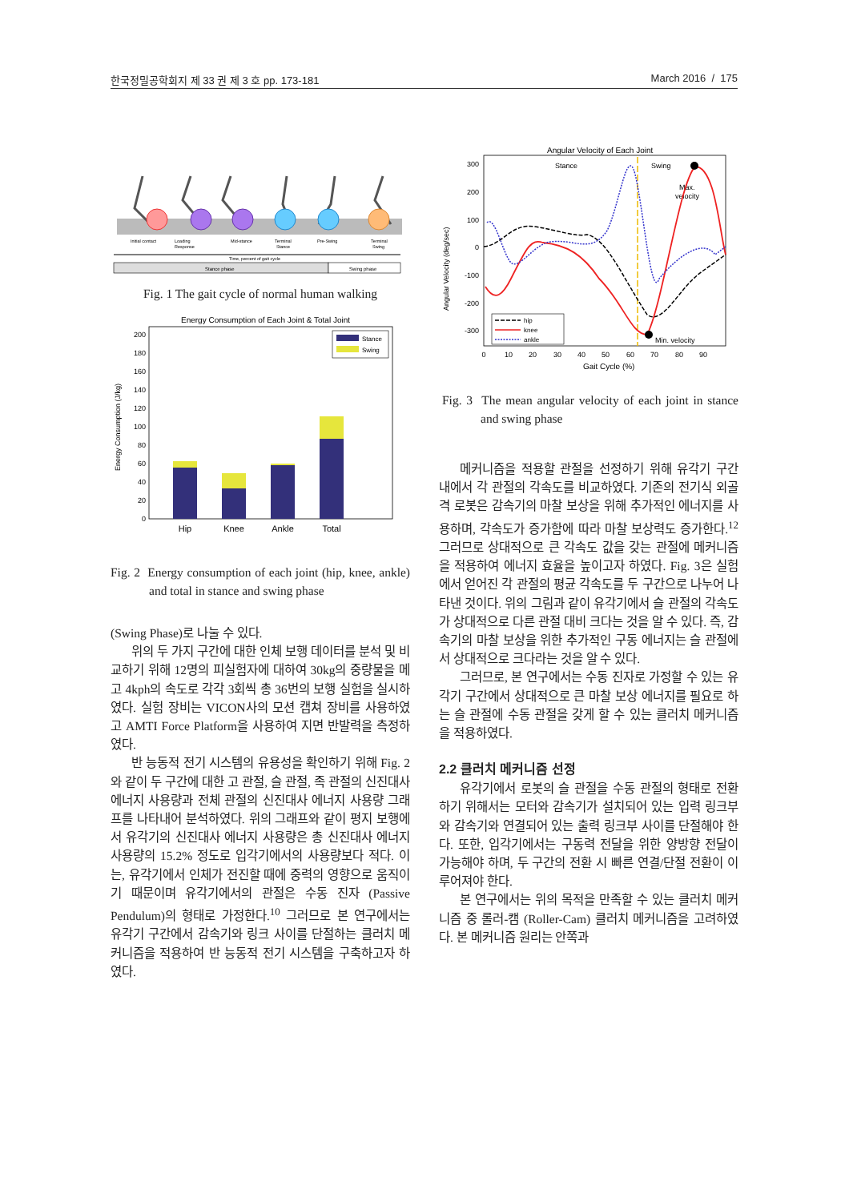한국정밀공학회지 제 33 권 제 3 호 pp. 173-181 March 2016 / 175
Initial contact
Loading
Response
Mid-stance
Terminal
Stance
Pre-Swing
Terminal
Swing
Time, percent of gait cycle
Stance phase
Swing phase
Fig. 1 The gait cycle of normal human walking
Energy Consumption of Each Joint & Total Joint
0
20
40
60
80
100
120
140
160
180
200
Energy Consumption (J/kg)
Hip
Knee
Ankle
Total
Stance
Swing
Fig. 2 Energy consumption of each joint (hip, knee, ankle) and total in stance and swing phase
(Swing Phase)로 나눌 수 있다.
위의 두 가지 구간에 대한 인체 보행 데이터를 분석 및 비교하기 위해 12명의 피실험자에 대하여 30kg의 중량물을 메고 4kph의 속도로 각각 3회씩 총 36번의 보행 실험을 실시하였다. 실험 장비는 VICON사의 모션 캡쳐 장비를 사용하였고 AMTI Force Platform을 사용하여 지면 반발력을 측정하였다.
반 능동적 전기 시스템의 유용성을 확인하기 위해 Fig. 2와 같이 두 구간에 대한 고 관절, 슬 관절, 족 관절의 신진대사 에너지 사용량과 전체 관절의 신진대사 에너지 사용량 그래프를 나타내어 분석하였다. 위의 그래프와 같이 평지 보행에서 유각기의 신진대사 에너지 사용량은 총 신진대사 에너지 사용량의 15.2% 정도로 입각기에서의 사용량보다 적다. 이는, 유각기에서 인체가 전진할 때에 중력의 영향으로 움직이기 때문이며 유각기에서의 관절은 수동 진자 (Passive Pendulum)의 형태로 가정한다.<sup>10</sup> 그러므로 본 연구에서는 유각기 구간에서 감속기와 링크 사이를 단절하는 클러치 메커니즘을 적용하여 반 능동적 전기 시스템을 구축하고자 하였다.
Angular Velocity of Each Joint
300
200
100
0
-100
-200
-300
Angular Velocity (deg/sec)
0
10
20
30
40
50
60
70
80
90
Gait Cycle (%)
Stance
Swing
Max.
velocity
Min. velocity
hip
knee
ankle
Fig. 3 The mean angular velocity of each joint in stance and swing phase
메커니즘을 적용할 관절을 선정하기 위해 유각기 구간 내에서 각 관절의 각속도를 비교하였다. 기존의 전기식 외골격 로봇은 감속기의 마찰 보상을 위해 추가적인 에너지를 사용하며, 각속도가 증가함에 따라 마찰 보상력도 증가한다.<sup>12</sup> 그러므로 상대적으로 큰 각속도 값을 갖는 관절에 메커니즘을 적용하여 에너지 효율을 높이고자 하였다. Fig. 3은 실험에서 얻어진 각 관절의 평균 각속도를 두 구간으로 나누어 나타낸 것이다. 위의 그림과 같이 유각기에서 슬 관절의 각속도가 상대적으로 다른 관절 대비 크다는 것을 알 수 있다. 즉, 감속기의 마찰 보상을 위한 추가적인 구동 에너지는 슬 관절에서 상대적으로 크다라는 것을 알 수 있다.
그러므로, 본 연구에서는 수동 진자로 가정할 수 있는 유각기 구간에서 상대적으로 큰 마찰 보상 에너지를 필요로 하는 슬 관절에 수동 관절을 갖게 할 수 있는 클러치 메커니즘을 적용하였다.
2.2 클러치 메커니즘 선정
유각기에서 로봇의 슬 관절을 수동 관절의 형태로 전환하기 위해서는 모터와 감속기가 설치되어 있는 입력 링크부와 감속기와 연결되어 있는 출력 링크부 사이를 단절해야 한다. 또한, 입각기에서는 구동력 전달을 위한 양방향 전달이 가능해야 하며, 두 구간의 전환 시 빠른 연결/단절 전환이 이루어져야 한다.
본 연구에서는 위의 목적을 만족할 수 있는 클러치 메커니즘 중 롤러-캠 (Roller-Cam) 클러치 메커니즘을 고려하였다. 본 메커니즘 원리는 안쪽과